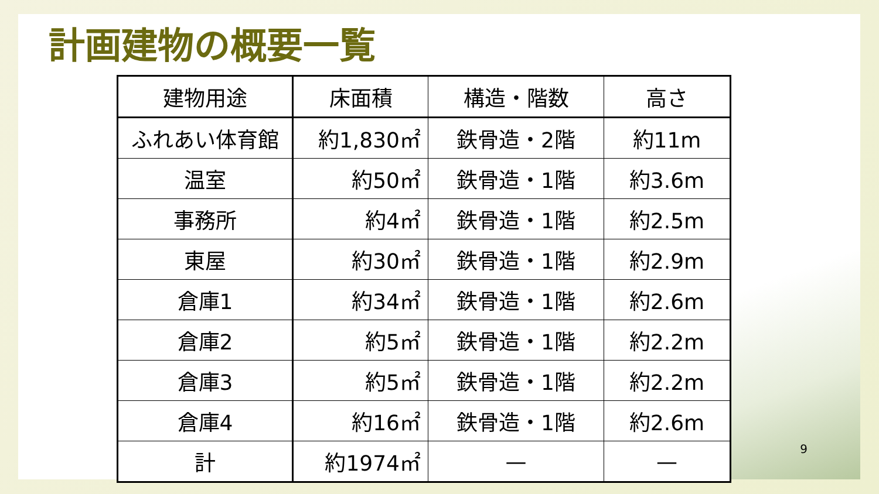計画建物の概要一覧
| 建物用途 | 床面積 | 構造・階数 | 高さ |
| --- | --- | --- | --- |
| ふれあい体育館 | 約1,830㎡ | 鉄骨造・2階 | 約11m |
| 温室 | 約50㎡ | 鉄骨造・1階 | 約3.6m |
| 事務所 | 約4㎡ | 鉄骨造・1階 | 約2.5m |
| 東屋 | 約30㎡ | 鉄骨造・1階 | 約2.9m |
| 倉庫1 | 約34㎡ | 鉄骨造・1階 | 約2.6m |
| 倉庫2 | 約5㎡ | 鉄骨造・1階 | 約2.2m |
| 倉庫3 | 約5㎡ | 鉄骨造・1階 | 約2.2m |
| 倉庫4 | 約16㎡ | 鉄骨造・1階 | 約2.6m |
| 計 | 約1974㎡ | — | — |
9